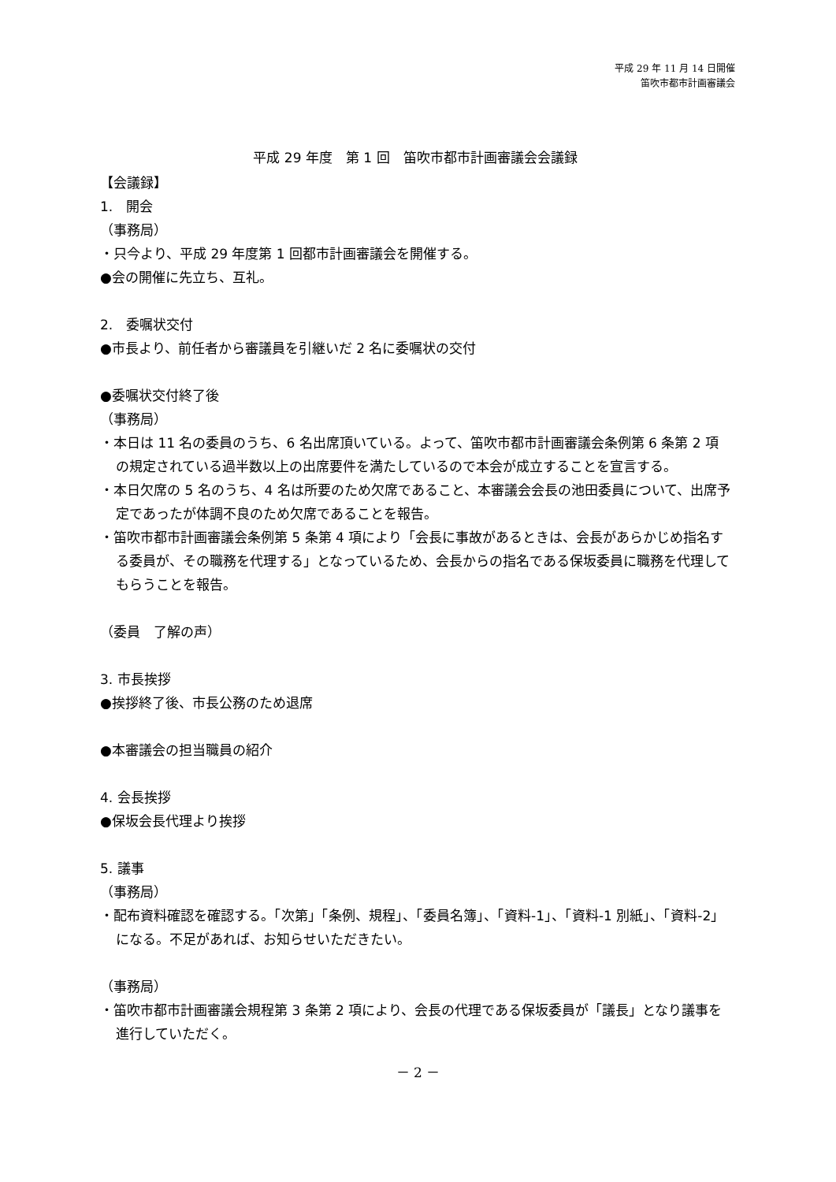平成 29 年 11 月 14 日開催
笛吹市都市計画審議会
平成 29 年度　第 1 回　笛吹市都市計画審議会会議録
【会議録】
1.　開会
（事務局）
・只今より、平成 29 年度第 1 回都市計画審議会を開催する。
●会の開催に先立ち、互礼。
2.　委嘱状交付
●市長より、前任者から審議員を引継いだ 2 名に委嘱状の交付
●委嘱状交付終了後
（事務局）
・本日は 11 名の委員のうち、6 名出席頂いている。よって、笛吹市都市計画審議会条例第 6 条第 2 項の規定されている過半数以上の出席要件を満たしているので本会が成立することを宣言する。
・本日欠席の 5 名のうち、4 名は所要のため欠席であること、本審議会会長の池田委員について、出席予定であったが体調不良のため欠席であることを報告。
・笛吹市都市計画審議会条例第 5 条第 4 項により「会長に事故があるときは、会長があらかじめ指名する委員が、その職務を代理する」となっているため、会長からの指名である保坂委員に職務を代理してもらうことを報告。
（委員　了解の声）
3. 市長挨拶
●挨拶終了後、市長公務のため退席
●本審議会の担当職員の紹介
4. 会長挨拶
●保坂会長代理より挨拶
5. 議事
（事務局）
・配布資料確認を確認する。「次第」「条例、規程」、「委員名簿」、「資料-1」、「資料-1 別紙」、「資料-2」になる。不足があれば、お知らせいただきたい。
（事務局）
・笛吹市都市計画審議会規程第 3 条第 2 項により、会長の代理である保坂委員が「議長」となり議事を進行していただく。
－ 2 －